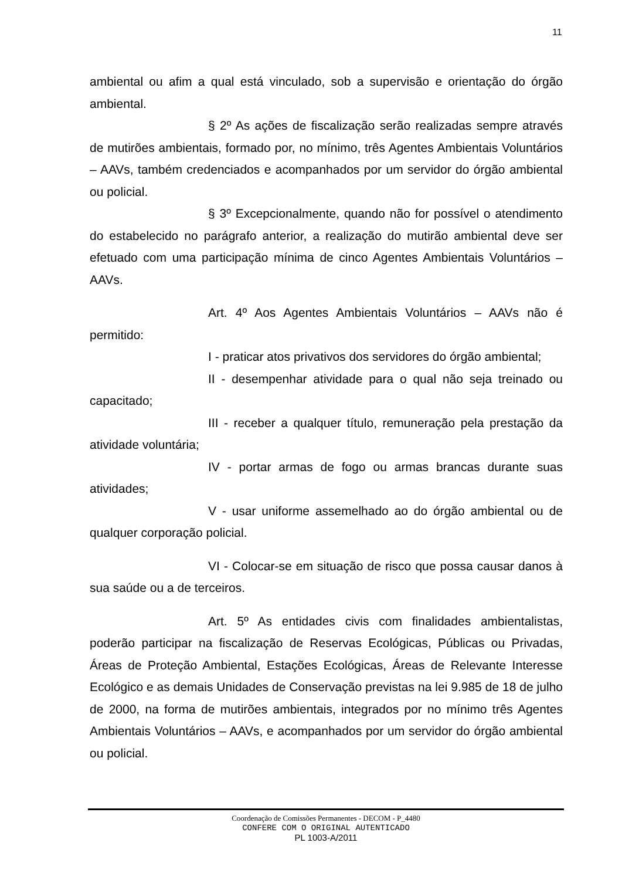11
ambiental ou afim a qual está vinculado, sob a supervisão e orientação do órgão ambiental.
§ 2º As ações de fiscalização serão realizadas sempre através de mutirões ambientais, formado por, no mínimo, três Agentes Ambientais Voluntários – AAVs, também credenciados e acompanhados por um servidor do órgão ambiental ou policial.
§ 3º Excepcionalmente, quando não for possível o atendimento do estabelecido no parágrafo anterior, a realização do mutirão ambiental deve ser efetuado com uma participação mínima de cinco Agentes Ambientais Voluntários – AAVs.
Art. 4º Aos Agentes Ambientais Voluntários – AAVs não é permitido:
I - praticar atos privativos dos servidores do órgão ambiental;
II - desempenhar atividade para o qual não seja treinado ou capacitado;
III - receber a qualquer título, remuneração pela prestação da atividade voluntária;
IV - portar armas de fogo ou armas brancas durante suas atividades;
V - usar uniforme assemelhado ao do órgão ambiental ou de qualquer corporação policial.
VI - Colocar-se em situação de risco que possa causar danos à sua saúde ou a de terceiros.
Art. 5º As entidades civis com finalidades ambientalistas, poderão participar na fiscalização de Reservas Ecológicas, Públicas ou Privadas, Áreas de Proteção Ambiental, Estações Ecológicas, Áreas de Relevante Interesse Ecológico e as demais Unidades de Conservação previstas na lei 9.985 de 18 de julho de 2000, na forma de mutirões ambientais, integrados por no mínimo três Agentes Ambientais Voluntários – AAVs, e acompanhados por um servidor do órgão ambiental ou policial.
Coordenação de Comissões Permanentes - DECOM - P_4480
CONFERE COM O ORIGINAL AUTENTICADO
PL 1003-A/2011